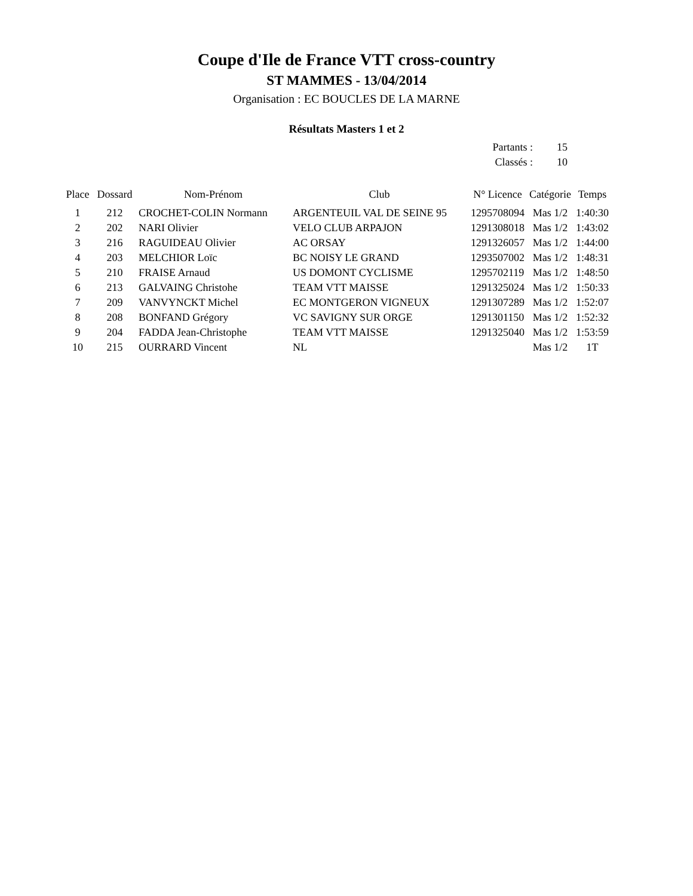Coupe d'Ile de France VTT cross-country
ST MAMMES - 13/04/2014
Organisation : EC BOUCLES DE LA MARNE
Résultats Masters 1 et 2
| Partants : | 15 |
| Classés : | 10 |
| Place | Dossard | Nom-Prénom | Club | N° Licence | Catégorie | Temps |
| --- | --- | --- | --- | --- | --- | --- |
| 1 | 212 | CROCHET-COLIN Normann | ARGENTEUIL VAL DE SEINE 95 | 1295708094 | Mas 1/2 | 1:40:30 |
| 2 | 202 | NARI Olivier | VELO CLUB ARPAJON | 1291308018 | Mas 1/2 | 1:43:02 |
| 3 | 216 | RAGUIDEAU Olivier | AC ORSAY | 1291326057 | Mas 1/2 | 1:44:00 |
| 4 | 203 | MELCHIOR Loïc | BC NOISY LE GRAND | 1293507002 | Mas 1/2 | 1:48:31 |
| 5 | 210 | FRAISE Arnaud | US DOMONT CYCLISME | 1295702119 | Mas 1/2 | 1:48:50 |
| 6 | 213 | GALVAING Christohe | TEAM VTT MAISSE | 1291325024 | Mas 1/2 | 1:50:33 |
| 7 | 209 | VANVYNCKT Michel | EC MONTGERON VIGNEUX | 1291307289 | Mas 1/2 | 1:52:07 |
| 8 | 208 | BONFAND Grégory | VC SAVIGNY SUR ORGE | 1291301150 | Mas 1/2 | 1:52:32 |
| 9 | 204 | FADDA Jean-Christophe | TEAM VTT MAISSE | 1291325040 | Mas 1/2 | 1:53:59 |
| 10 | 215 | OURRARD Vincent | NL | | Mas 1/2 | 1T |